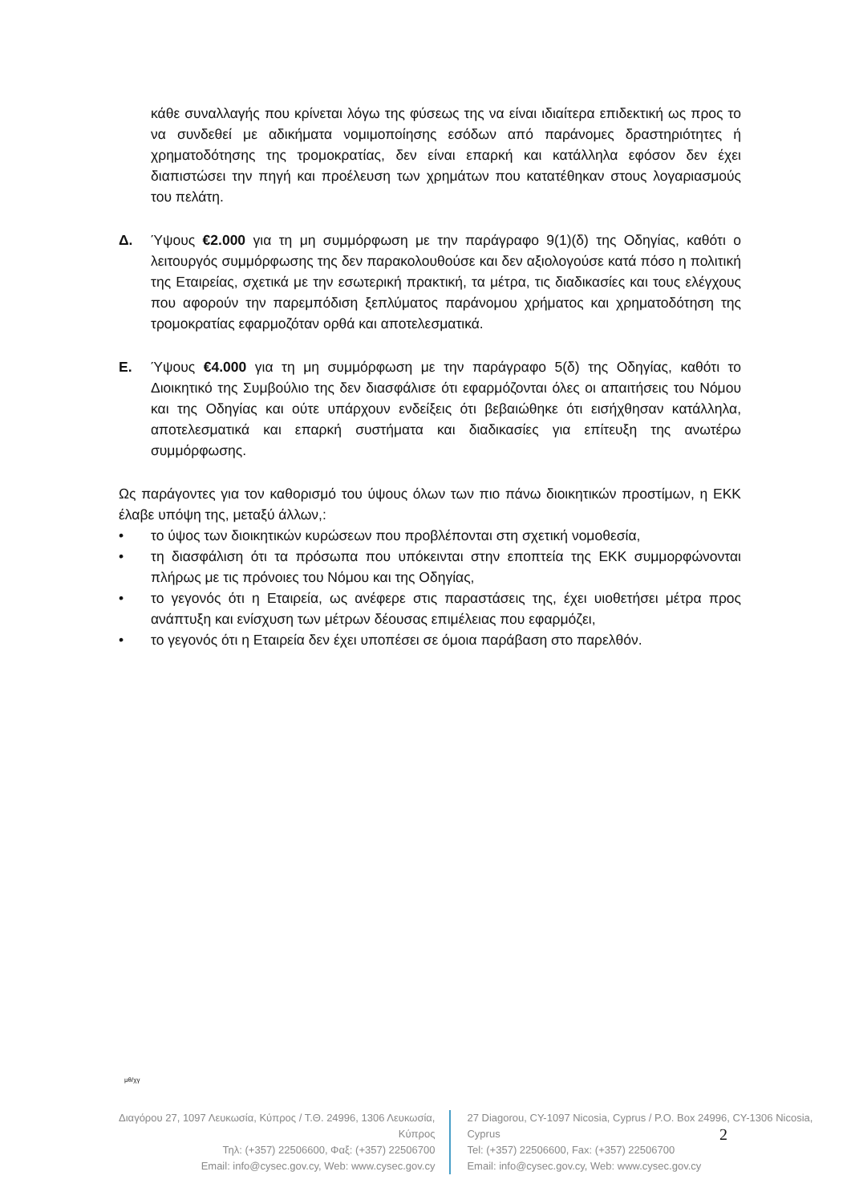κάθε συναλλαγής που κρίνεται λόγω της φύσεως της να είναι ιδιαίτερα επιδεκτική ως προς το να συνδεθεί με αδικήματα νομιμοποίησης εσόδων από παράνομες δραστηριότητες ή χρηματοδότησης της τρομοκρατίας, δεν είναι επαρκή και κατάλληλα εφόσον δεν έχει διαπιστώσει την πηγή και προέλευση των χρημάτων που κατατέθηκαν στους λογαριασμούς του πελάτη.
Δ. Ύψους €2.000 για τη μη συμμόρφωση με την παράγραφο 9(1)(δ) της Οδηγίας, καθότι ο λειτουργός συμμόρφωσης της δεν παρακολουθούσε και δεν αξιολογούσε κατά πόσο η πολιτική της Εταιρείας, σχετικά με την εσωτερική πρακτική, τα μέτρα, τις διαδικασίες και τους ελέγχους που αφορούν την παρεμπόδιση ξεπλύματος παράνομου χρήματος και χρηματοδότηση της τρομοκρατίας εφαρμοζόταν ορθά και αποτελεσματικά.
Ε. Ύψους €4.000 για τη μη συμμόρφωση με την παράγραφο 5(δ) της Οδηγίας, καθότι το Διοικητικό της Συμβούλιο της δεν διασφάλισε ότι εφαρμόζονται όλες οι απαιτήσεις του Νόμου και της Οδηγίας και ούτε υπάρχουν ενδείξεις ότι βεβαιώθηκε ότι εισήχθησαν κατάλληλα, αποτελεσματικά και επαρκή συστήματα και διαδικασίες για επίτευξη της ανωτέρω συμμόρφωσης.
Ως παράγοντες για τον καθορισμό του ύψους όλων των πιο πάνω διοικητικών προστίμων, η ΕΚΚ έλαβε υπόψη της, μεταξύ άλλων,:
• το ύψος των διοικητικών κυρώσεων που προβλέπονται στη σχετική νομοθεσία,
• τη διασφάλιση ότι τα πρόσωπα που υπόκεινται στην εποπτεία της ΕΚΚ συμμορφώνονται πλήρως με τις πρόνοιες του Νόμου και της Οδηγίας,
• το γεγονός ότι η Εταιρεία, ως ανέφερε στις παραστάσεις της, έχει υιοθετήσει μέτρα προς ανάπτυξη και ενίσχυση των μέτρων δέουσας επιμέλειας που εφαρμόζει,
• το γεγονός ότι η Εταιρεία δεν έχει υποπέσει σε όμοια παράβαση στο παρελθόν.
μθ/χγ
Διαγόρου 27, 1097 Λευκωσία, Κύπρος / Τ.Θ. 24996, 1306 Λευκωσία, Κύπρος
Τηλ: (+357) 22506600, Φαξ: (+357) 22506700
Email: info@cysec.gov.cy, Web: www.cysec.gov.cy
27 Diagorou, CY-1097 Nicosia, Cyprus / P.O. Box 24996, CY-1306 Nicosia, Cyprus
Tel: (+357) 22506600, Fax: (+357) 22506700
Email: info@cysec.gov.cy, Web: www.cysec.gov.cy
2